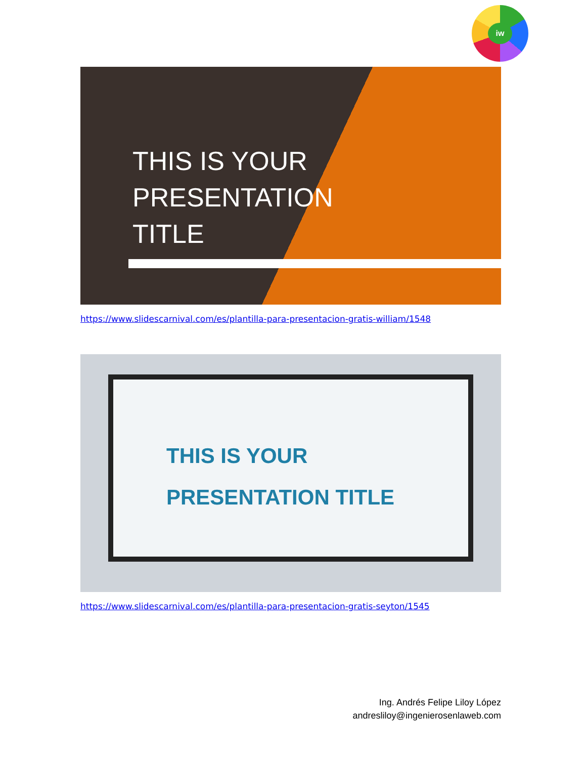iw
THIS IS YOUR
PRESENTATION
TITLE
https://www.slidescarnival.com/es/plantilla-para-presentacion-gratis-william/1548
THIS IS YOUR
PRESENTATION TITLE
https://www.slidescarnival.com/es/plantilla-para-presentacion-gratis-seyton/1545
Ing. Andrés Felipe Liloy López
andresliloy@ingenierosenlaweb.com